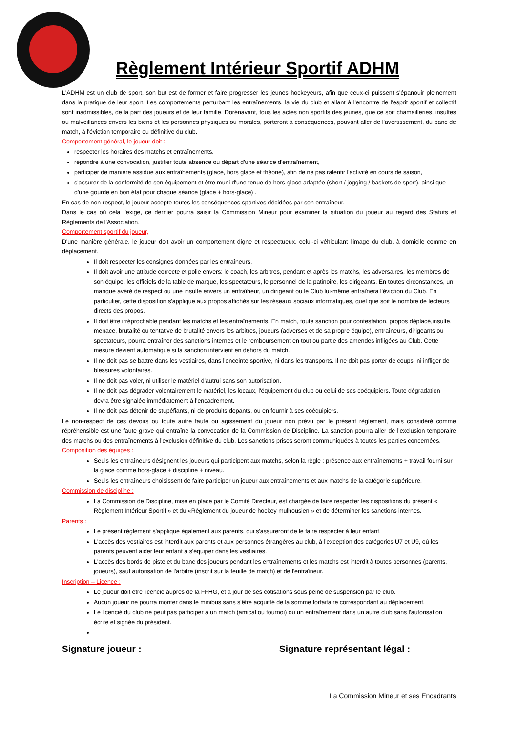Règlement Intérieur Sportif ADHM
L'ADHM est un club de sport, son but est de former et faire progresser les jeunes hockeyeurs, afin que ceux-ci puissent s'épanouir pleinement dans la pratique de leur sport. Les comportements perturbant les entraînements, la vie du club et allant à l'encontre de l'esprit sportif et collectif sont inadmissibles, de la part des joueurs et de leur famille. Dorénavant, tous les actes non sportifs des jeunes, que ce soit chamailleries, insultes ou malveillances envers les biens et les personnes physiques ou morales, porteront à conséquences, pouvant aller de l'avertissement, du banc de match, à l'éviction temporaire ou définitive du club.
Comportement général, le joueur doit :
respecter les horaires des matchs et entraînements.
répondre à une convocation, justifier toute absence ou départ d'une séance d'entraînement,
participer de manière assidue aux entraînements (glace, hors glace et théorie), afin de ne pas ralentir l'activité en cours de saison,
s'assurer de la conformité de son équipement et être muni d'une tenue de hors-glace adaptée (short / jogging / baskets de sport), ainsi que d'une gourde en bon état pour chaque séance (glace + hors-glace) .
En cas de non-respect, le joueur accepte toutes les conséquences sportives décidées par son entraîneur.
Dans le cas où cela l'exige, ce dernier pourra saisir la Commission Mineur pour examiner la situation du joueur au regard des Statuts et Règlements de l'Association.
Comportement sportif du joueur,
D'une manière générale, le joueur doit avoir un comportement digne et respectueux, celui-ci véhiculant l'image du club, à domicile comme en déplacement.
Il doit respecter les consignes données par les entraîneurs.
Il doit avoir une attitude correcte et polie envers: le coach, les arbitres, pendant et après les matchs, les adversaires, les membres de son équipe, les officiels de la table de marque, les spectateurs, le personnel de la patinoire, les dirigeants. En toutes circonstances, un manque avéré de respect ou une insulte envers un entraîneur, un dirigeant ou le Club lui-même entraînera l'éviction du Club. En particulier, cette disposition s'applique aux propos affichés sur les réseaux sociaux informatiques, quel que soit le nombre de lecteurs directs des propos.
Il doit être irréprochable pendant les matchs et les entraînements. En match, toute sanction pour contestation, propos déplacé,insulte, menace, brutalité ou tentative de brutalité envers les arbitres, joueurs (adverses et de sa propre équipe), entraîneurs, dirigeants ou spectateurs, pourra entraîner des sanctions internes et le remboursement en tout ou partie des amendes infligées au Club. Cette mesure devient automatique si la sanction intervient en dehors du match.
Il ne doit pas se battre dans les vestiaires, dans l'enceinte sportive, ni dans les transports. Il ne doit pas porter de coups, ni infliger de blessures volontaires.
Il ne doit pas voler, ni utiliser le matériel d'autrui sans son autorisation.
Il ne doit pas dégrader volontairement le matériel, les locaux, l'équipement du club ou celui de ses coéquipiers. Toute dégradation devra être signalée immédiatement à l'encadrement.
Il ne doit pas détenir de stupéfiants, ni de produits dopants, ou en fournir à ses coéquipiers.
Le non-respect de ces devoirs ou toute autre faute ou agissement du joueur non prévu par le présent règlement, mais considéré comme répréhensible est une faute grave qui entraîne la convocation de la Commission de Discipline. La sanction pourra aller de l'exclusion temporaire des matchs ou des entraînements à l'exclusion définitive du club. Les sanctions prises seront communiquées à toutes les parties concernées.
Composition des équipes :
Seuls les entraîneurs désignent les joueurs qui participent aux matchs, selon la règle : présence aux entraînements + travail fourni sur la glace comme hors-glace + discipline + niveau.
Seuls les entraîneurs choisissent de faire participer un joueur aux entraînements et aux matchs de la catégorie supérieure.
Commission de discipline :
La Commission de Discipline, mise en place par le Comité Directeur, est chargée de faire respecter les dispositions du présent « Règlement Intérieur Sportif » et du «Règlement du joueur de hockey mulhousien » et de déterminer les sanctions internes.
Parents :
Le présent règlement s'applique également aux parents, qui s'assureront de le faire respecter à leur enfant.
L'accès des vestiaires est interdit aux parents et aux personnes étrangères au club, à l'exception des catégories U7 et U9, où les parents peuvent aider leur enfant à s'équiper dans les vestiaires.
L'accès des bords de piste et du banc des joueurs pendant les entraînements et les matchs est interdit à toutes personnes (parents, joueurs), sauf autorisation de l'arbitre (inscrit sur la feuille de match) et de l'entraîneur.
Inscription – Licence :
Le joueur doit être licencié auprès de la FFHG, et à jour de ses cotisations sous peine de suspension par le club.
Aucun joueur ne pourra monter dans le minibus sans s'être acquitté de la somme forfaitaire correspondant au déplacement.
Le licencié du club ne peut pas participer à un match (amical ou tournoi) ou un entraînement dans un autre club sans l'autorisation écrite et signée du président.
Signature joueur : Signature représentant légal :
La Commission Mineur et ses Encadrants